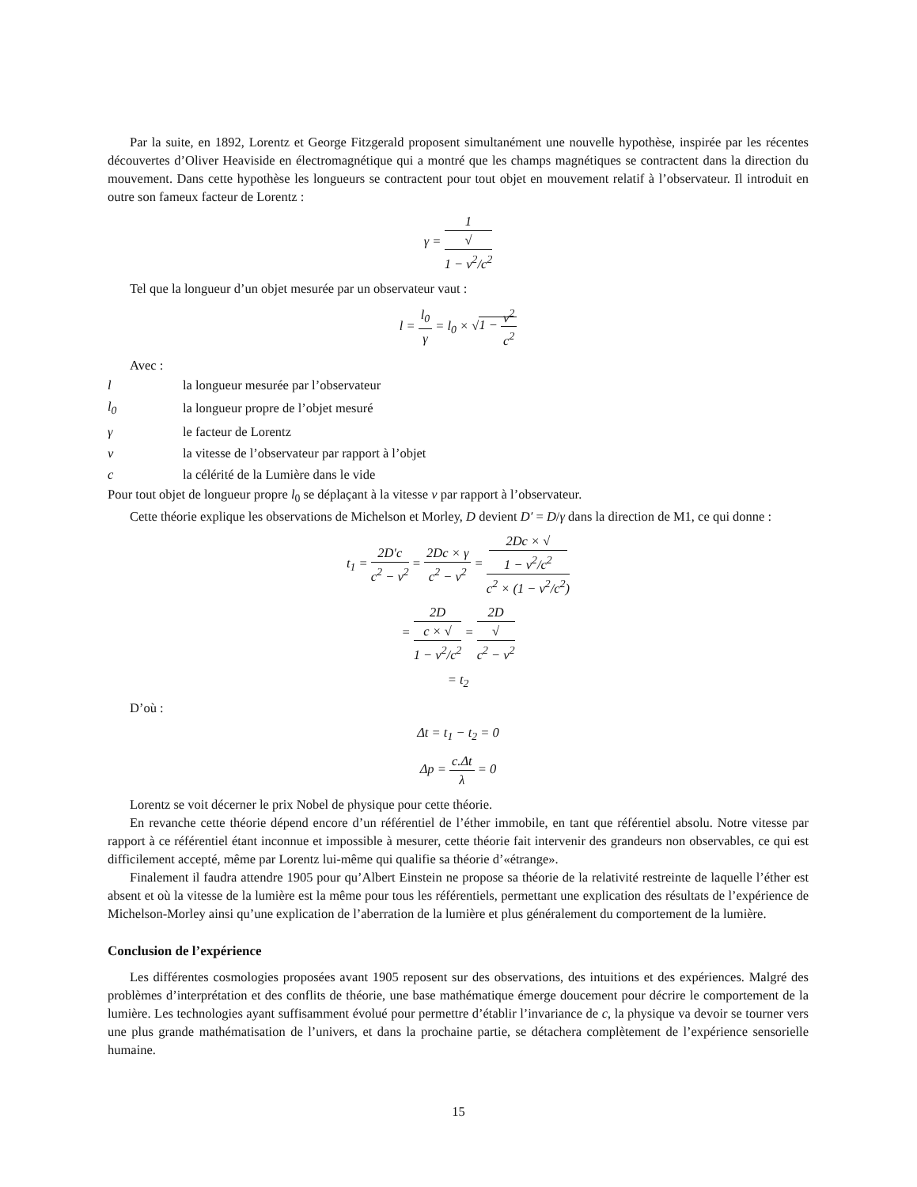Par la suite, en 1892, Lorentz et George Fitzgerald proposent simultanément une nouvelle hypothèse, inspirée par les récentes découvertes d’Oliver Heaviside en électromagnétique qui a montré que les champs magnétiques se contractent dans la direction du mouvement. Dans cette hypothèse les longueurs se contractent pour tout objet en mouvement relatif à l’observateur. Il introduit en outre son fameux facteur de Lorentz :
γ = 1 √
1 − v<sup>2</sup>/c<sup>2</sup>
Tel que la longueur d’un objet mesurée par un observateur vaut :
l = l<sub>0</sub> γ = l<sub>0</sub> × √1 − v<sup>2</sup> c<sup>2</sup>
Avec :
| l | la longueur mesurée par l’observateur |
| l<sub>0</sub> | la longueur propre de l’objet mesuré |
| γ | le facteur de Lorentz |
| v | la vitesse de l’observateur par rapport à l’objet |
| c | la célérité de la Lumière dans le vide |
Pour tout objet de longueur propre l<sub>0</sub> se déplaçant à la vitesse v par rapport à l’observateur.
Cette théorie explique les observations de Michelson et Morley, D devient D′ = D/γ dans la direction de M1, ce qui donne :
t<sub>1</sub> = 2D′c c<sup>2</sup> − v<sup>2</sup> = 2Dc × γ c<sup>2</sup> − v<sup>2</sup> = 2Dc × √
1 − v<sup>2</sup>/c<sup>2</sup> c<sup>2</sup> × (1 − v<sup>2</sup>/c<sup>2</sup>)
= 2D c × √
1 − v<sup>2</sup>/c<sup>2</sup> = 2D √
c<sup>2</sup> − v<sup>2</sup>
= t<sub>2</sub>
D’où :
Δt = t<sub>1</sub> − t<sub>2</sub> = 0
Δp = c.Δt λ = 0
Lorentz se voit décerner le prix Nobel de physique pour cette théorie.
En revanche cette théorie dépend encore d’un référentiel de l’éther immobile, en tant que référentiel absolu. Notre vitesse par rapport à ce référentiel étant inconnue et impossible à mesurer, cette théorie fait intervenir des grandeurs non observables, ce qui est difficilement accepté, même par Lorentz lui-même qui qualifie sa théorie d’«étrange».
Finalement il faudra attendre 1905 pour qu’Albert Einstein ne propose sa théorie de la relativité restreinte de laquelle l’éther est absent et où la vitesse de la lumière est la même pour tous les référentiels, permettant une explication des résultats de l’expérience de Michelson-Morley ainsi qu’une explication de l’aberration de la lumière et plus généralement du comportement de la lumière.
Conclusion de l’expérience
Les différentes cosmologies proposées avant 1905 reposent sur des observations, des intuitions et des expériences. Malgré des problèmes d’interprétation et des conflits de théorie, une base mathématique émerge doucement pour décrire le comportement de la lumière. Les technologies ayant suffisamment évolué pour permettre d’établir l’invariance de c, la physique va devoir se tourner vers une plus grande mathématisation de l’univers, et dans la prochaine partie, se détachera complètement de l’expérience sensorielle humaine.
15